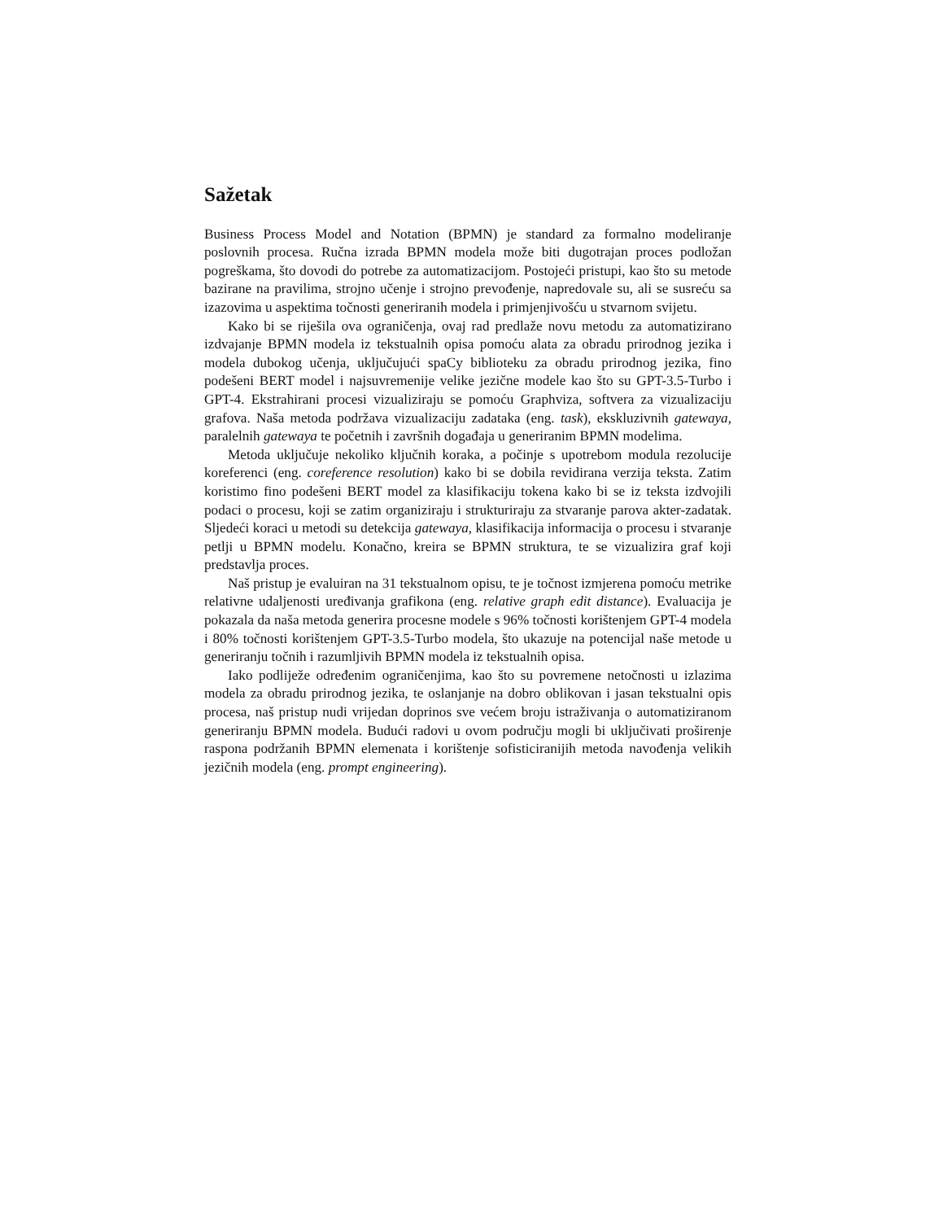Sažetak
Business Process Model and Notation (BPMN) je standard za formalno modeliranje poslovnih procesa. Ručna izrada BPMN modela može biti dugotrajan proces podložan pogreškama, što dovodi do potrebe za automatizacijom. Postojeći pristupi, kao što su metode bazirane na pravilima, strojno učenje i strojno prevođenje, napredovale su, ali se susreću sa izazovima u aspektima točnosti generiranih modela i primjenjivošću u stvarnom svijetu.
Kako bi se riješila ova ograničenja, ovaj rad predlaže novu metodu za automatizirano izdvajanje BPMN modela iz tekstualnih opisa pomoću alata za obradu prirodnog jezika i modela dubokog učenja, uključujući spaCy biblioteku za obradu prirodnog jezika, fino podešeni BERT model i najsuvremenije velike jezične modele kao što su GPT-3.5-Turbo i GPT-4. Ekstrahirani procesi vizualiziraju se pomoću Graphviza, softvera za vizualizaciju grafova. Naša metoda podržava vizualizaciju zadataka (eng. task), ekskluzivnih gatewaya, paralelnih gatewaya te početnih i završnih događaja u generiranim BPMN modelima.
Metoda uključuje nekoliko ključnih koraka, a počinje s upotrebom modula rezolucije koreferenci (eng. coreference resolution) kako bi se dobila revidirana verzija teksta. Zatim koristimo fino podešeni BERT model za klasifikaciju tokena kako bi se iz teksta izdvojili podaci o procesu, koji se zatim organiziraju i strukturiraju za stvaranje parova akter-zadatak. Sljedeći koraci u metodi su detekcija gatewaya, klasifikacija informacija o procesu i stvaranje petlji u BPMN modelu. Konačno, kreira se BPMN struktura, te se vizualizira graf koji predstavlja proces.
Naš pristup je evaluiran na 31 tekstualnom opisu, te je točnost izmjerena pomoću metrike relativne udaljenosti uređivanja grafikona (eng. relative graph edit distance). Evaluacija je pokazala da naša metoda generira procesne modele s 96% točnosti korištenjem GPT-4 modela i 80% točnosti korištenjem GPT-3.5-Turbo modela, što ukazuje na potencijal naše metode u generiranju točnih i razumljivih BPMN modela iz tekstualnih opisa.
Iako podliježe određenim ograničenjima, kao što su povremene netočnosti u izlazima modela za obradu prirodnog jezika, te oslanjanje na dobro oblikovan i jasan tekstualni opis procesa, naš pristup nudi vrijedan doprinos sve većem broju istraživanja o automatiziranom generiranju BPMN modela. Budući radovi u ovom području mogli bi uključivati proširenje raspona podržanih BPMN elemenata i korištenje sofisticiranijih metoda navođenja velikih jezičnih modela (eng. prompt engineering).